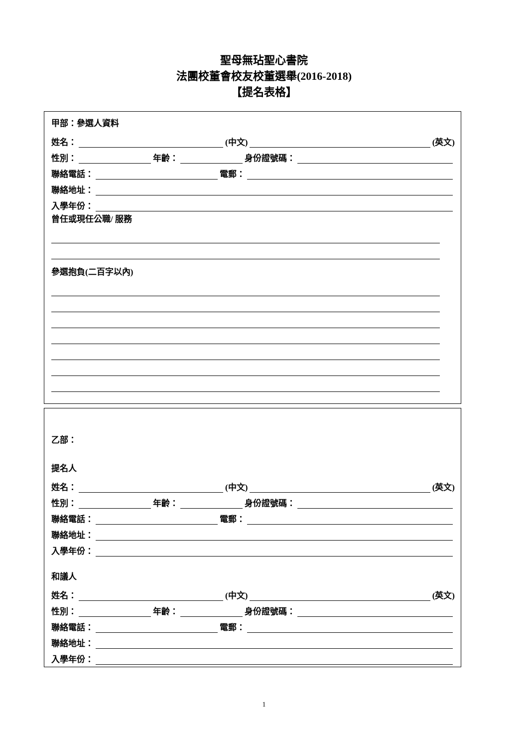聖母無玷聖心書院
法團校董會校友校董選舉(2016-2018)
【提名表格】
甲部：參選人資料
姓名： (中文) (英文)
性別： 年齡： 身份證號碼：
聯絡電話： 電郵：
聯絡地址：
入學年份：
曾任或現任公職/ 服務
參選抱負(二百字以內)
乙部：
提名人
姓名： (中文) (英文)
性別： 年齡： 身份證號碼：
聯絡電話： 電郵：
聯絡地址：
入學年份：
和議人
姓名： (中文) (英文)
性別： 年齡： 身份證號碼：
聯絡電話： 電郵：
聯絡地址：
入學年份：
1